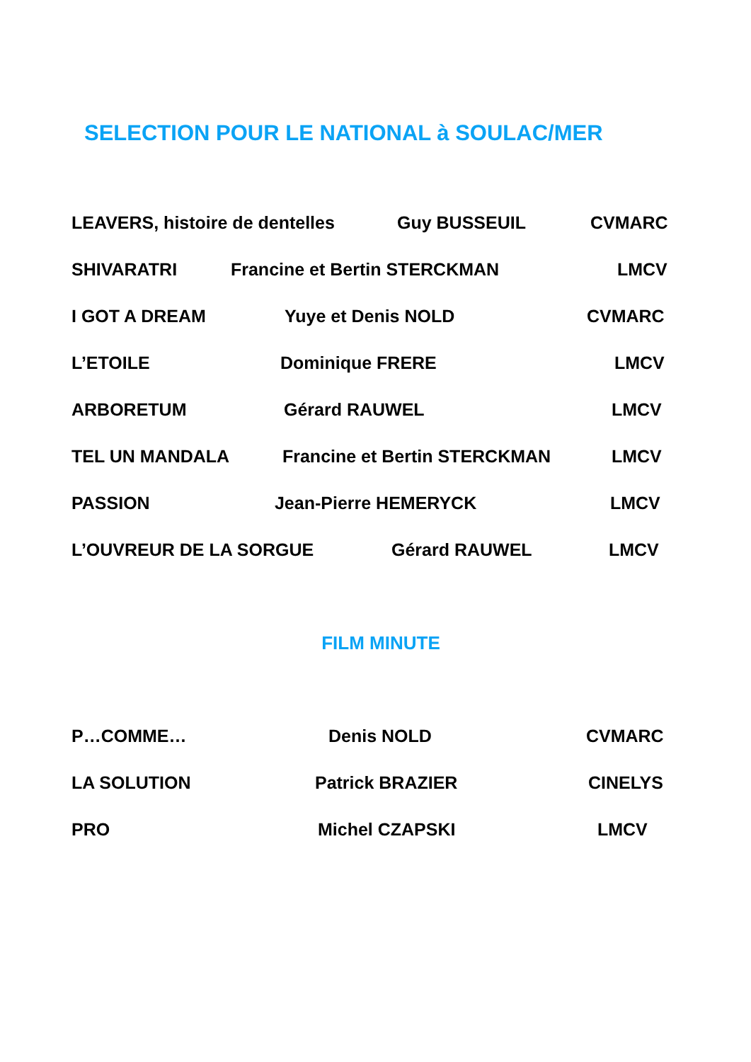SELECTION POUR LE NATIONAL à SOULAC/MER
LEAVERS, histoire de dentelles Guy BUSSEUIL CVMARC
SHIVARATRI Francine et Bertin STERCKMAN LMCV
I GOT A DREAM Yuye et Denis NOLD CVMARC
L’ETOILE Dominique FRERE LMCV
ARBORETUM Gérard RAUWEL LMCV
TEL UN MANDALA Francine et Bertin STERCKMAN LMCV
PASSION Jean-Pierre HEMERYCK LMCV
L’OUVREUR DE LA SORGUE Gérard RAUWEL LMCV
FILM MINUTE
P…COMME… Denis NOLD CVMARC
LA SOLUTION Patrick BRAZIER CINELYS
PRO Michel CZAPSKI LMCV